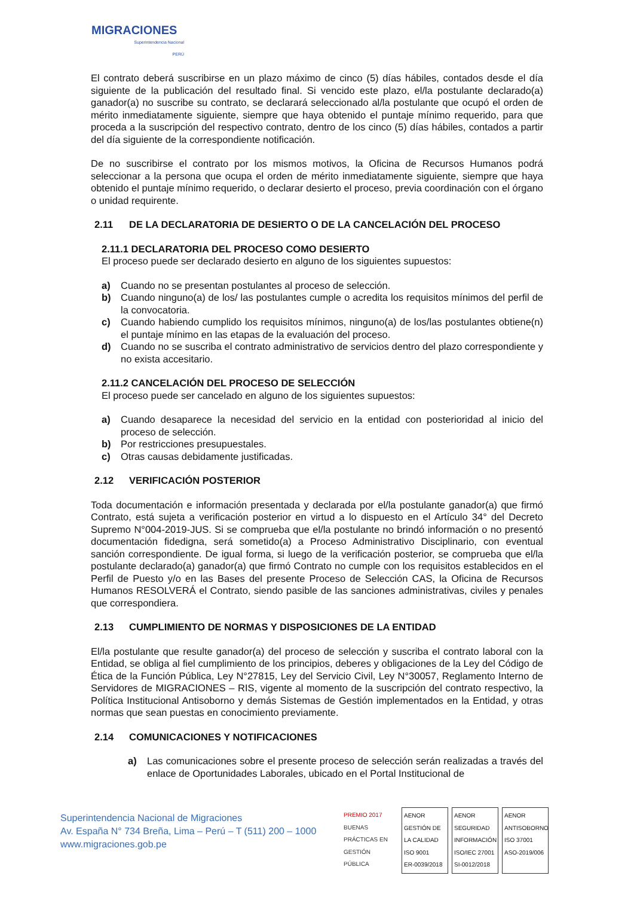MIGRACIONES
Superintendencia Nacional
PERÚ
El contrato deberá suscribirse en un plazo máximo de cinco (5) días hábiles, contados desde el día siguiente de la publicación del resultado final. Si vencido este plazo, el/la postulante declarado(a) ganador(a) no suscribe su contrato, se declarará seleccionado al/la postulante que ocupó el orden de mérito inmediatamente siguiente, siempre que haya obtenido el puntaje mínimo requerido, para que proceda a la suscripción del respectivo contrato, dentro de los cinco (5) días hábiles, contados a partir del día siguiente de la correspondiente notificación.
De no suscribirse el contrato por los mismos motivos, la Oficina de Recursos Humanos podrá seleccionar a la persona que ocupa el orden de mérito inmediatamente siguiente, siempre que haya obtenido el puntaje mínimo requerido, o declarar desierto el proceso, previa coordinación con el órgano o unidad requirente.
2.11 DE LA DECLARATORIA DE DESIERTO O DE LA CANCELACIÓN DEL PROCESO
2.11.1 DECLARATORIA DEL PROCESO COMO DESIERTO
El proceso puede ser declarado desierto en alguno de los siguientes supuestos:
a) Cuando no se presentan postulantes al proceso de selección.
b) Cuando ninguno(a) de los/ las postulantes cumple o acredita los requisitos mínimos del perfil de la convocatoria.
c) Cuando habiendo cumplido los requisitos mínimos, ninguno(a) de los/las postulantes obtiene(n) el puntaje mínimo en las etapas de la evaluación del proceso.
d) Cuando no se suscriba el contrato administrativo de servicios dentro del plazo correspondiente y no exista accesitario.
2.11.2 CANCELACIÓN DEL PROCESO DE SELECCIÓN
El proceso puede ser cancelado en alguno de los siguientes supuestos:
a) Cuando desaparece la necesidad del servicio en la entidad con posterioridad al inicio del proceso de selección.
b) Por restricciones presupuestales.
c) Otras causas debidamente justificadas.
2.12 VERIFICACIÓN POSTERIOR
Toda documentación e información presentada y declarada por el/la postulante ganador(a) que firmó Contrato, está sujeta a verificación posterior en virtud a lo dispuesto en el Artículo 34° del Decreto Supremo N°004-2019-JUS. Si se comprueba que el/la postulante no brindó información o no presentó documentación fidedigna, será sometido(a) a Proceso Administrativo Disciplinario, con eventual sanción correspondiente. De igual forma, si luego de la verificación posterior, se comprueba que el/la postulante declarado(a) ganador(a) que firmó Contrato no cumple con los requisitos establecidos en el Perfil de Puesto y/o en las Bases del presente Proceso de Selección CAS, la Oficina de Recursos Humanos RESOLVERÁ el Contrato, siendo pasible de las sanciones administrativas, civiles y penales que correspondiera.
2.13 CUMPLIMIENTO DE NORMAS Y DISPOSICIONES DE LA ENTIDAD
El/la postulante que resulte ganador(a) del proceso de selección y suscriba el contrato laboral con la Entidad, se obliga al fiel cumplimiento de los principios, deberes y obligaciones de la Ley del Código de Ética de la Función Pública, Ley N°27815, Ley del Servicio Civil, Ley N°30057, Reglamento Interno de Servidores de MIGRACIONES – RIS, vigente al momento de la suscripción del contrato respectivo, la Política Institucional Antisoborno y demás Sistemas de Gestión implementados en la Entidad, y otras normas que sean puestas en conocimiento previamente.
2.14 COMUNICACIONES Y NOTIFICACIONES
a) Las comunicaciones sobre el presente proceso de selección serán realizadas a través del enlace de Oportunidades Laborales, ubicado en el Portal Institucional de
Superintendencia Nacional de Migraciones
Av. España N° 734 Breña, Lima – Perú – T (511) 200 – 1000
www.migraciones.gob.pe
PREMIO 2017
BUENAS PRÁCTICAS EN GESTIÓN PÚBLICA
AENOR
GESTIÓN DE LA CALIDAD
ISO 9001
ER-0039/2018
AENOR
SEGURIDAD INFORMACIÓN
ISO/IEC 27001
SI-0012/2018
AENOR
ANTISOBORNO
ISO 37001
ASO-2019/006